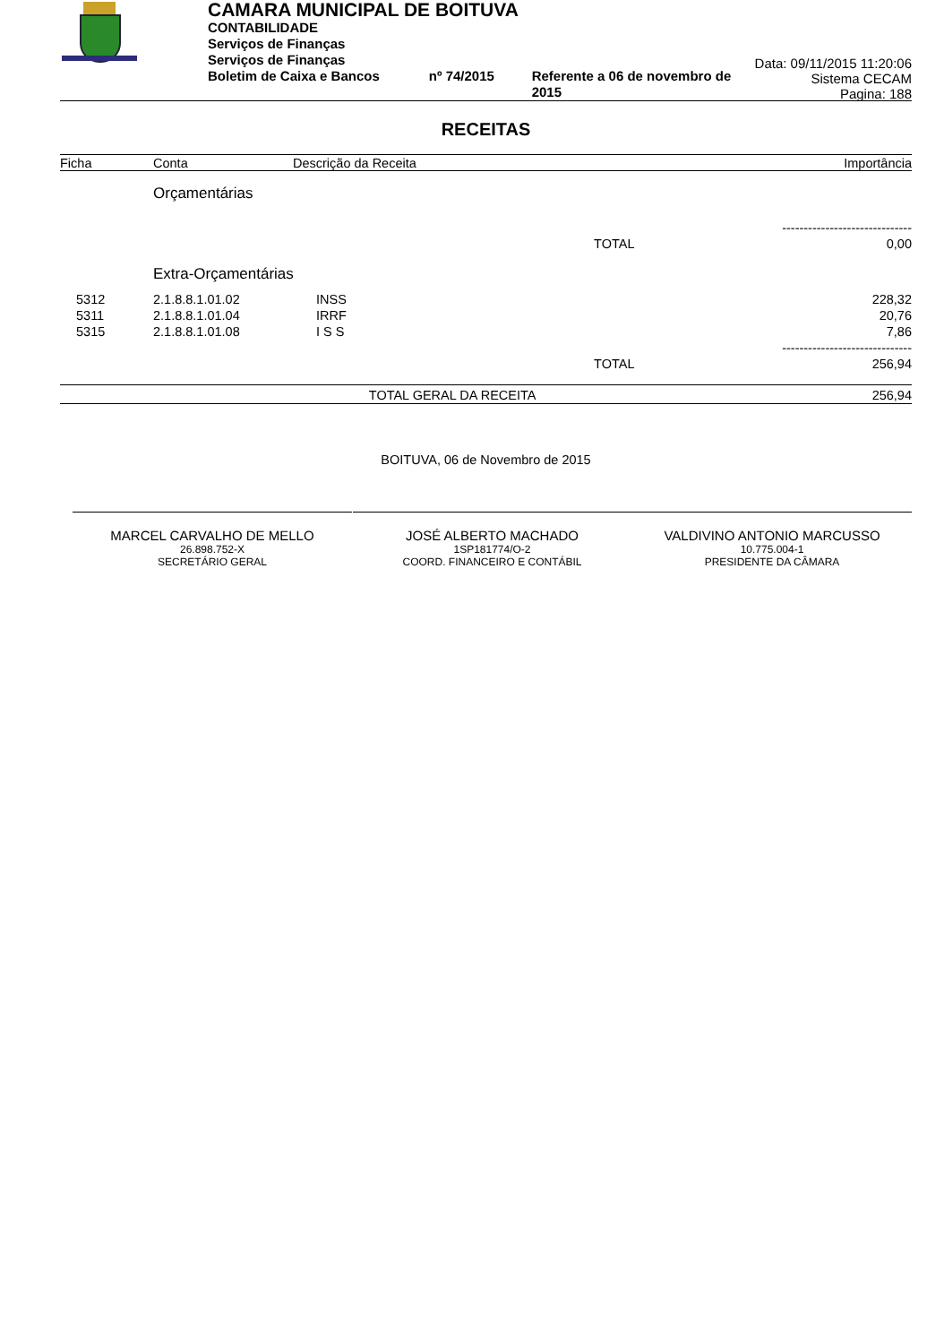CAMARA MUNICIPAL DE BOITUVA
CONTABILIDADE
Serviços de Finanças
Serviços de Finanças
Boletim de Caixa e Bancos nº 74/2015 Referente a 06 de novembro de 2015
Data: 09/11/2015 11:20:06
Sistema CECAM
Pagina: 188
RECEITAS
| Ficha | Conta | Descrição da Receita | | Importância |
| --- | --- | --- | --- | --- |
| | Orçamentárias | | | |
| | | | | ------------------------------ |
| | | | TOTAL | 0,00 |
| | Extra-Orçamentárias | | | |
| 5312 | 2.1.8.8.1.01.02 | INSS | | 228,32 |
| 5311 | 2.1.8.8.1.01.04 | IRRF | | 20,76 |
| 5315 | 2.1.8.8.1.01.08 | I S S | | 7,86 |
| | | | | ------------------------------ |
| | | | TOTAL | 256,94 |
| TOTAL GERAL DA RECEITA | | | | 256,94 |
BOITUVA, 06 de Novembro de 2015
MARCEL CARVALHO DE MELLO
26.898.752-X
SECRETÁRIO GERAL
JOSÉ ALBERTO MACHADO
1SP181774/O-2
COORD. FINANCEIRO E CONTÁBIL
VALDIVINO ANTONIO MARCUSSO
10.775.004-1
PRESIDENTE DA CÂMARA